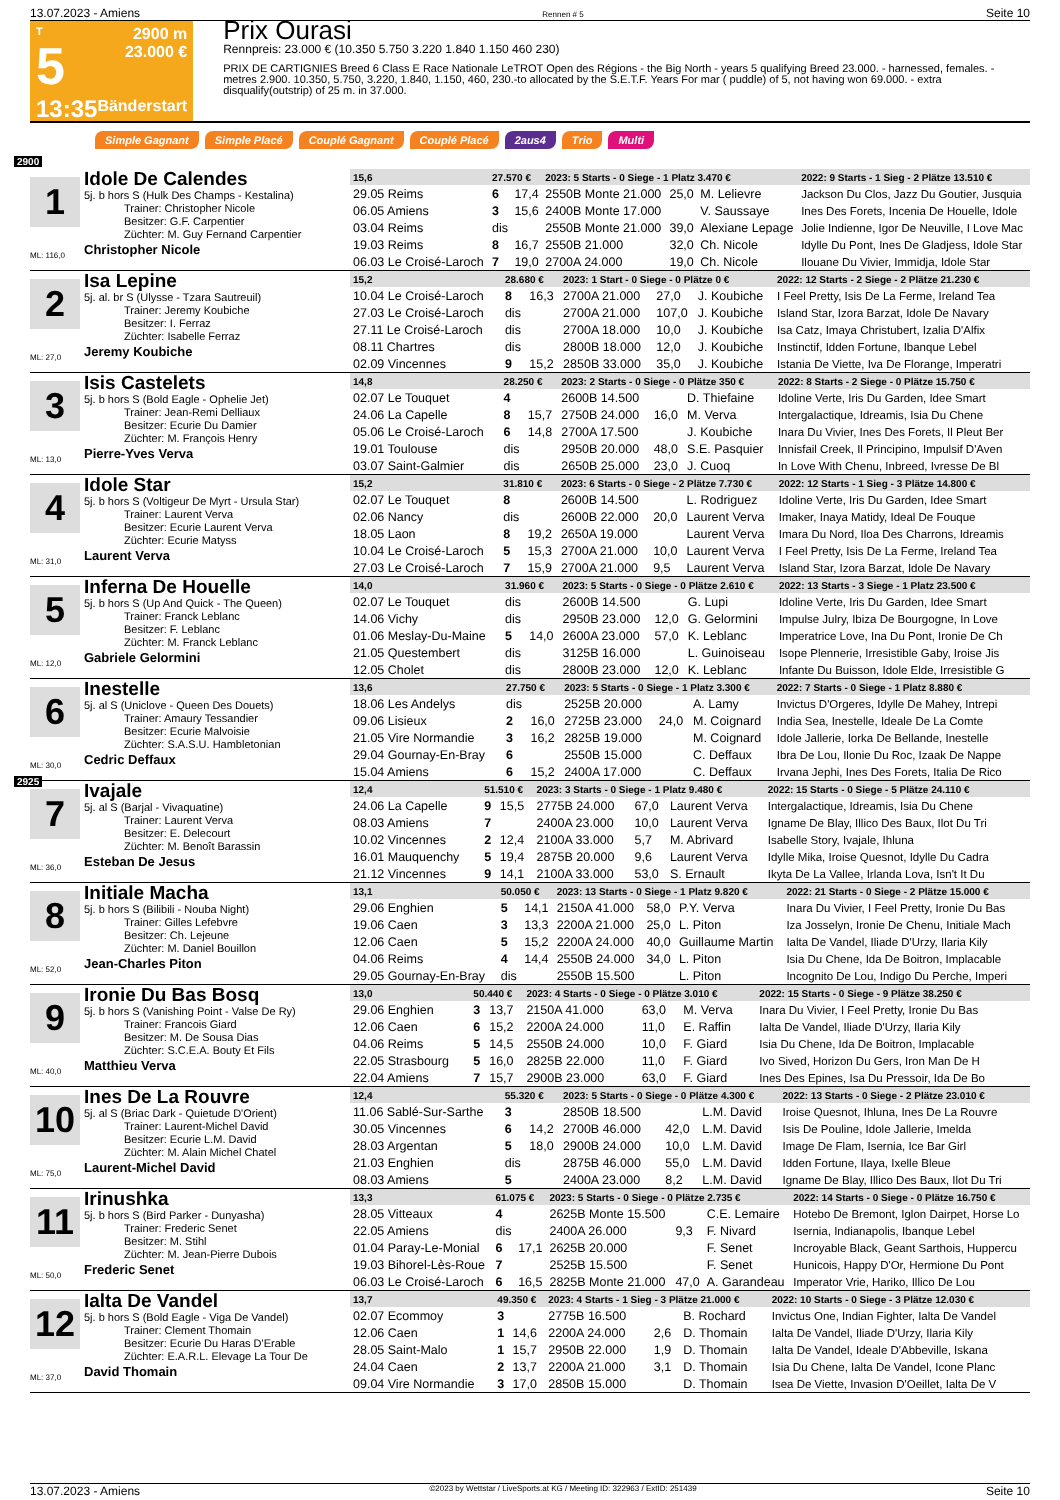13.07.2023 - Amiens Rennen # 5 Seite 10
T
5
13:35
2900 m
23.000 €
Bänderstart
Prix Ourasi
Rennpreis: 23.000 € (10.350 5.750 3.220 1.840 1.150 460 230)
PRIX DE CARTIGNIES Breed 6 Class E Race Nationale LeTROT Open des Régions - the Big North - years 5 qualifying Breed 23.000. - harnessed, females. - metres 2.900. 10.350, 5.750, 3.220, 1.840, 1.150, 460, 230.-to allocated by the S.E.T.F. Years For mar ( puddle) of 5, not having won 69.000. - extra disqualify(outstrip) of 25 m. in 37.000.
Simple Gagnant Simple Placé Couplé Gagnant Couplé Placé 2aus4 Trio Multi
2900
1
ML: 116,0
Idole De Calendes
5j. b hors S (Hulk Des Champs - Kestalina)
Trainer: Christopher Nicole
Besitzer: G.F. Carpentier
Züchter: M. Guy Fernand Carpentier
Christopher Nicole
| 15,6 | 27.570 € | | 2023: 5 Starts - 0 Siege - 1 Platz 3.470 € | | | 2022: 9 Starts - 1 Sieg - 2 Plätze 13.510 € |
| --- | --- | --- | --- | --- | --- | --- |
| 29.05 Reims | 6 | 17,4 | 2550B Monte 21.000 | 25,0 | M. Lelievre | Jackson Du Clos, Jazz Du Goutier, Jusquia |
| 06.05 Amiens | 3 | 15,6 | 2400B Monte 17.000 | | V. Saussaye | Ines Des Forets, Incenia De Houelle, Idole |
| 03.04 Reims | dis | | 2550B Monte 21.000 | 39,0 | Alexiane Lepage | Jolie Indienne, Igor De Neuville, I Love Mac |
| 19.03 Reims | 8 | 16,7 | 2550B 21.000 | 32,0 | Ch. Nicole | Idylle Du Pont, Ines De Gladjess, Idole Star |
| 06.03 Le Croisé-Laroch | 7 | 19,0 | 2700A 24.000 | 19,0 | Ch. Nicole | Ilouane Du Vivier, Immidja, Idole Star |
2
ML: 27,0
Isa Lepine
5j. al. br S (Ulysse - Tzara Sautreuil)
Trainer: Jeremy Koubiche
Besitzer: I. Ferraz
Züchter: Isabelle Ferraz
Jeremy Koubiche
| 15,2 | 28.680 € | | 2023: 1 Start - 0 Siege - 0 Plätze 0 € | | | 2022: 12 Starts - 2 Siege - 2 Plätze 21.230 € |
| --- | --- | --- | --- | --- | --- | --- |
| 10.04 Le Croisé-Laroch | 8 | 16,3 | 2700A 21.000 | 27,0 | J. Koubiche | I Feel Pretty, Isis De La Ferme, Ireland Tea |
| 27.03 Le Croisé-Laroch | dis | | 2700A 21.000 | 107,0 | J. Koubiche | Island Star, Izora Barzat, Idole De Navary |
| 27.11 Le Croisé-Laroch | dis | | 2700A 18.000 | 10,0 | J. Koubiche | Isa Catz, Imaya Christubert, Izalia D'Alfix |
| 08.11 Chartres | dis | | 2800B 18.000 | 12,0 | J. Koubiche | Instinctif, Idden Fortune, Ibanque Lebel |
| 02.09 Vincennes | 9 | 15,2 | 2850B 33.000 | 35,0 | J. Koubiche | Istania De Viette, Iva De Florange, Imperatri |
3
ML: 13,0
Isis Castelets
5j. b hors S (Bold Eagle - Ophelie Jet)
Trainer: Jean-Remi Delliaux
Besitzer: Ecurie Du Damier
Züchter: M. François Henry
Pierre-Yves Verva
| 14,8 | 28.250 € | | 2023: 2 Starts - 0 Siege - 0 Plätze 350 € | | | 2022: 8 Starts - 2 Siege - 0 Plätze 15.750 € |
| --- | --- | --- | --- | --- | --- | --- |
| 02.07 Le Touquet | 4 | | 2600B 14.500 | | D. Thiefaine | Idoline Verte, Iris Du Garden, Idee Smart |
| 24.06 La Capelle | 8 | 15,7 | 2750B 24.000 | 16,0 | M. Verva | Intergalactique, Idreamis, Isia Du Chene |
| 05.06 Le Croisé-Laroch | 6 | 14,8 | 2700A 17.500 | | J. Koubiche | Inara Du Vivier, Ines Des Forets, Il Pleut Ber |
| 19.01 Toulouse | dis | | 2950B 20.000 | 48,0 | S.E. Pasquier | Innisfail Creek, Il Principino, Impulsif D'Aven |
| 03.07 Saint-Galmier | dis | | 2650B 25.000 | 23,0 | J. Cuoq | In Love With Chenu, Inbreed, Ivresse De Bl |
4
ML: 31,0
Idole Star
5j. b hors S (Voltigeur De Myrt - Ursula Star)
Trainer: Laurent Verva
Besitzer: Ecurie Laurent Verva
Züchter: Ecurie Matyss
Laurent Verva
| 15,2 | 31.810 € | | 2023: 6 Starts - 0 Siege - 2 Plätze 7.730 € | | | 2022: 12 Starts - 1 Sieg - 3 Plätze 14.800 € |
| --- | --- | --- | --- | --- | --- | --- |
| 02.07 Le Touquet | 8 | | 2600B 14.500 | | L. Rodriguez | Idoline Verte, Iris Du Garden, Idee Smart |
| 02.06 Nancy | dis | | 2600B 22.000 | 20,0 | Laurent Verva | Imaker, Inaya Matidy, Ideal De Fouque |
| 18.05 Laon | 8 | 19,2 | 2650A 19.000 | | Laurent Verva | Imara Du Nord, Iloa Des Charrons, Idreamis |
| 10.04 Le Croisé-Laroch | 5 | 15,3 | 2700A 21.000 | 10,0 | Laurent Verva | I Feel Pretty, Isis De La Ferme, Ireland Tea |
| 27.03 Le Croisé-Laroch | 7 | 15,9 | 2700A 21.000 | 9,5 | Laurent Verva | Island Star, Izora Barzat, Idole De Navary |
5
ML: 12,0
Inferna De Houelle
5j. b hors S (Up And Quick - The Queen)
Trainer: Franck Leblanc
Besitzer: F. Leblanc
Züchter: M. Franck Leblanc
Gabriele Gelormini
| 14,0 | 31.960 € | | 2023: 5 Starts - 0 Siege - 0 Plätze 2.610 € | | | 2022: 13 Starts - 3 Siege - 1 Platz 23.500 € |
| --- | --- | --- | --- | --- | --- | --- |
| 02.07 Le Touquet | dis | | 2600B 14.500 | | G. Lupi | Idoline Verte, Iris Du Garden, Idee Smart |
| 14.06 Vichy | dis | | 2950B 23.000 | 12,0 | G. Gelormini | Impulse Julry, Ibiza De Bourgogne, In Love |
| 01.06 Meslay-Du-Maine | 5 | 14,0 | 2600A 23.000 | 57,0 | K. Leblanc | Imperatrice Love, Ina Du Pont, Ironie De Ch |
| 21.05 Questembert | dis | | 3125B 16.000 | | L. Guinoiseau | Isope Plennerie, Irresistible Gaby, Iroise Jis |
| 12.05 Cholet | dis | | 2800B 23.000 | 12,0 | K. Leblanc | Infante Du Buisson, Idole Elde, Irresistible G |
6
ML: 30,0
Inestelle
5j. al S (Uniclove - Queen Des Douets)
Trainer: Amaury Tessandier
Besitzer: Ecurie Malvoisie
Züchter: S.A.S.U. Hambletonian
Cedric Deffaux
| 13,6 | 27.750 € | | 2023: 5 Starts - 0 Siege - 1 Platz 3.300 € | | | 2022: 7 Starts - 0 Siege - 1 Platz 8.880 € |
| --- | --- | --- | --- | --- | --- | --- |
| 18.06 Les Andelys | dis | | 2525B 20.000 | | A. Lamy | Invictus D'Orgeres, Idylle De Mahey, Intrepi |
| 09.06 Lisieux | 2 | 16,0 | 2725B 23.000 | 24,0 | M. Coignard | India Sea, Inestelle, Ideale De La Comte |
| 21.05 Vire Normandie | 3 | 16,2 | 2825B 19.000 | | M. Coignard | Idole Jallerie, Iorka De Bellande, Inestelle |
| 29.04 Gournay-En-Bray | 6 | | 2550B 15.000 | | C. Deffaux | Ibra De Lou, Ilonie Du Roc, Izaak De Nappe |
| 15.04 Amiens | 6 | 15,2 | 2400A 17.000 | | C. Deffaux | Irvana Jephi, Ines Des Forets, Italia De Rico |
2925
7
ML: 36,0
Ivajale
5j. al S (Barjal - Vivaquatine)
Trainer: Laurent Verva
Besitzer: E. Delecourt
Züchter: M. Benoît Barassin
Esteban De Jesus
| 12,4 | 51.510 € | | 2023: 3 Starts - 0 Siege - 1 Platz 9.480 € | | | 2022: 15 Starts - 0 Siege - 5 Plätze 24.110 € |
| --- | --- | --- | --- | --- | --- | --- |
| 24.06 La Capelle | 9 | 15,5 | 2775B 24.000 | 67,0 | Laurent Verva | Intergalactique, Idreamis, Isia Du Chene |
| 08.03 Amiens | 7 | | 2400A 23.000 | 10,0 | Laurent Verva | Igname De Blay, Illico Des Baux, Ilot Du Tri |
| 10.02 Vincennes | 2 | 12,4 | 2100A 33.000 | 5,7 | M. Abrivard | Isabelle Story, Ivajale, Ihluna |
| 16.01 Mauquenchy | 5 | 19,4 | 2875B 20.000 | 9,6 | Laurent Verva | Idylle Mika, Iroise Quesnot, Idylle Du Cadra |
| 21.12 Vincennes | 9 | 14,1 | 2100A 33.000 | 53,0 | S. Ernault | Ikyta De La Vallee, Irlanda Lova, Isn't It Du |
8
ML: 52,0
Initiale Macha
5j. b hors S (Bilibili - Nouba Night)
Trainer: Gilles Lefebvre
Besitzer: Ch. Lejeune
Züchter: M. Daniel Bouillon
Jean-Charles Piton
| 13,1 | 50.050 € | | 2023: 13 Starts - 0 Siege - 1 Platz 9.820 € | | | 2022: 21 Starts - 0 Siege - 2 Plätze 15.000 € |
| --- | --- | --- | --- | --- | --- | --- |
| 29.06 Enghien | 5 | 14,1 | 2150A 41.000 | 58,0 | P.Y. Verva | Inara Du Vivier, I Feel Pretty, Ironie Du Bas |
| 19.06 Caen | 3 | 13,3 | 2200A 21.000 | 25,0 | L. Piton | Iza Josselyn, Ironie De Chenu, Initiale Mach |
| 12.06 Caen | 5 | 15,2 | 2200A 24.000 | 40,0 | Guillaume Martin | Ialta De Vandel, Iliade D'Urzy, Ilaria Kily |
| 04.06 Reims | 4 | 14,4 | 2550B 24.000 | 34,0 | L. Piton | Isia Du Chene, Ida De Boitron, Implacable |
| 29.05 Gournay-En-Bray | dis | | 2550B 15.500 | | L. Piton | Incognito De Lou, Indigo Du Perche, Imperi |
9
ML: 40,0
Ironie Du Bas Bosq
5j. b hors S (Vanishing Point - Valse De Ry)
Trainer: Francois Giard
Besitzer: M. De Sousa Dias
Züchter: S.C.E.A. Bouty Et Fils
Matthieu Verva
| 13,0 | 50.440 € | | 2023: 4 Starts - 0 Siege - 0 Plätze 3.010 € | | | 2022: 15 Starts - 0 Siege - 9 Plätze 38.250 € |
| --- | --- | --- | --- | --- | --- | --- |
| 29.06 Enghien | 3 | 13,7 | 2150A 41.000 | 63,0 | M. Verva | Inara Du Vivier, I Feel Pretty, Ironie Du Bas |
| 12.06 Caen | 6 | 15,2 | 2200A 24.000 | 11,0 | E. Raffin | Ialta De Vandel, Iliade D'Urzy, Ilaria Kily |
| 04.06 Reims | 5 | 14,5 | 2550B 24.000 | 10,0 | F. Giard | Isia Du Chene, Ida De Boitron, Implacable |
| 22.05 Strasbourg | 5 | 16,0 | 2825B 22.000 | 11,0 | F. Giard | Ivo Sived, Horizon Du Gers, Iron Man De H |
| 22.04 Amiens | 7 | 15,7 | 2900B 23.000 | 63,0 | F. Giard | Ines Des Epines, Isa Du Pressoir, Ida De Bo |
10
ML: 75,0
Ines De La Rouvre
5j. al S (Briac Dark - Quietude D'Orient)
Trainer: Laurent-Michel David
Besitzer: Ecurie L.M. David
Züchter: M. Alain Michel Chatel
Laurent-Michel David
| 12,4 | 55.320 € | | 2023: 5 Starts - 0 Siege - 0 Plätze 4.300 € | | | 2022: 13 Starts - 0 Siege - 2 Plätze 23.010 € |
| --- | --- | --- | --- | --- | --- | --- |
| 11.06 Sablé-Sur-Sarthe | 3 | | 2850B 18.500 | | L.M. David | Iroise Quesnot, Ihluna, Ines De La Rouvre |
| 30.05 Vincennes | 6 | 14,2 | 2700B 46.000 | 42,0 | L.M. David | Isis De Pouline, Idole Jallerie, Imelda |
| 28.03 Argentan | 5 | 18,0 | 2900B 24.000 | 10,0 | L.M. David | Image De Flam, Isernia, Ice Bar Girl |
| 21.03 Enghien | dis | | 2875B 46.000 | 55,0 | L.M. David | Idden Fortune, Ilaya, Ixelle Bleue |
| 08.03 Amiens | 5 | | 2400A 23.000 | 8,2 | L.M. David | Igname De Blay, Illico Des Baux, Ilot Du Tri |
11
ML: 50,0
Irinushka
5j. b hors S (Bird Parker - Dunyasha)
Trainer: Frederic Senet
Besitzer: M. Stihl
Züchter: M. Jean-Pierre Dubois
Frederic Senet
| 13,3 | 61.075 € | | 2023: 5 Starts - 0 Siege - 0 Plätze 2.735 € | | | 2022: 14 Starts - 0 Siege - 0 Plätze 16.750 € |
| --- | --- | --- | --- | --- | --- | --- |
| 28.05 Vitteaux | 4 | | 2625B Monte 15.500 | | C.E. Lemaire | Hotebo De Bremont, Iglon Dairpet, Horse Lo |
| 22.05 Amiens | dis | | 2400A 26.000 | 9,3 | F. Nivard | Isernia, Indianapolis, Ibanque Lebel |
| 01.04 Paray-Le-Monial | 6 | 17,1 | 2625B 20.000 | | F. Senet | Incroyable Black, Geant Sarthois, Huppercu |
| 19.03 Bihorel-Lès-Roue | 7 | | 2525B 15.500 | | F. Senet | Hunicois, Happy D'Or, Hermione Du Pont |
| 06.03 Le Croisé-Laroch | 6 | 16,5 | 2825B Monte 21.000 | 47,0 | A. Garandeau | Imperator Vrie, Hariko, Illico De Lou |
12
ML: 37,0
Ialta De Vandel
5j. b hors S (Bold Eagle - Viga De Vandel)
Trainer: Clement Thomain
Besitzer: Ecurie Du Haras D'Erable
Züchter: E.A.R.L. Elevage La Tour De
David Thomain
| 13,7 | 49.350 € | | 2023: 4 Starts - 1 Sieg - 3 Plätze 21.000 € | | | 2022: 10 Starts - 0 Siege - 3 Plätze 12.030 € |
| --- | --- | --- | --- | --- | --- | --- |
| 02.07 Ecommoy | 3 | | 2775B 16.500 | | B. Rochard | Invictus One, Indian Fighter, Ialta De Vandel |
| 12.06 Caen | 1 | 14,6 | 2200A 24.000 | 2,6 | D. Thomain | Ialta De Vandel, Iliade D'Urzy, Ilaria Kily |
| 28.05 Saint-Malo | 1 | 15,7 | 2950B 22.000 | 1,9 | D. Thomain | Ialta De Vandel, Ideale D'Abbeville, Iskana |
| 24.04 Caen | 2 | 13,7 | 2200A 21.000 | 3,1 | D. Thomain | Isia Du Chene, Ialta De Vandel, Icone Planc |
| 09.04 Vire Normandie | 3 | 17,0 | 2850B 15.000 | | D. Thomain | Isea De Viette, Invasion D'Oeillet, Ialta De V |
13.07.2023 - Amiens ©2023 by Wettstar / LiveSports.at KG / Meeting ID: 322963 / ExtID: 251439 Seite 10